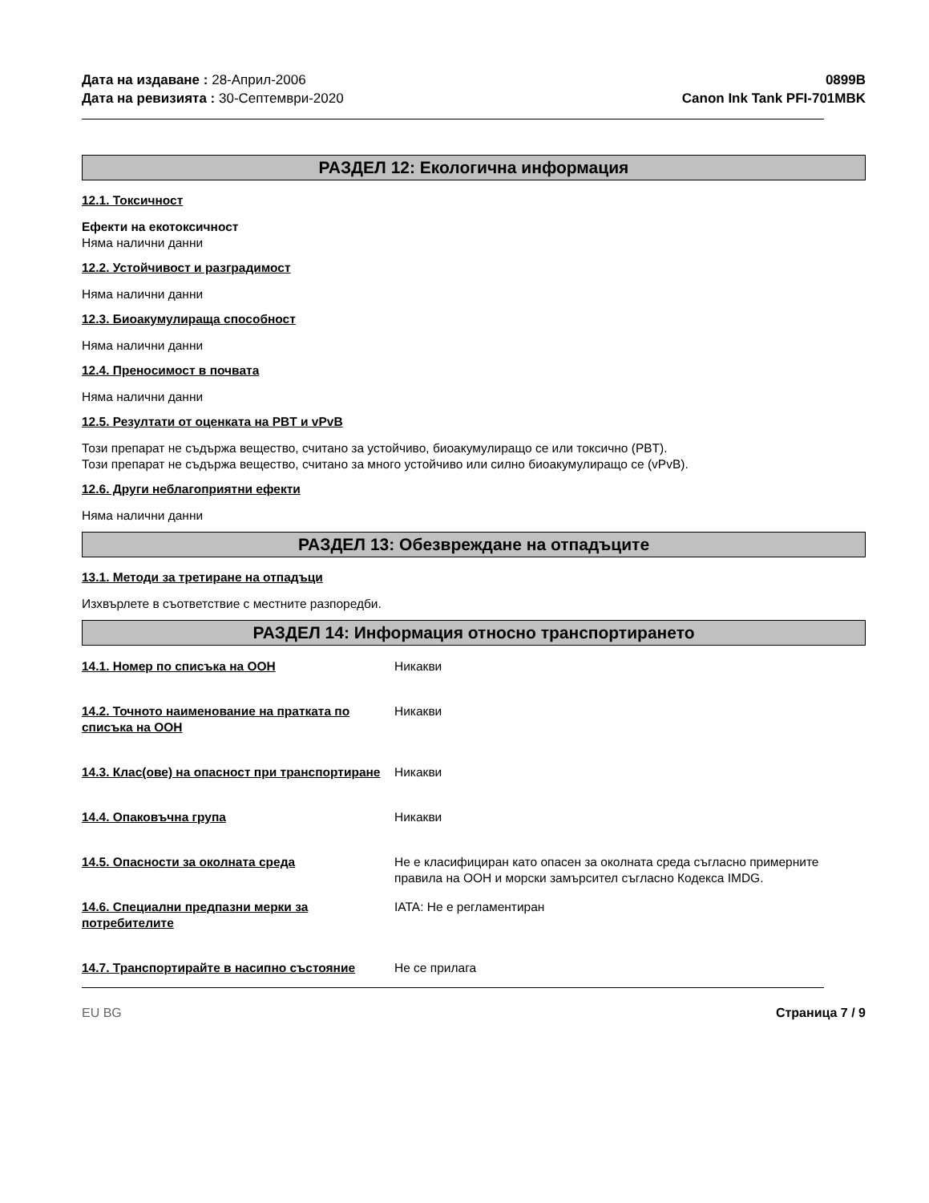Дата на издаване : 28-Април-2006
Дата на ревизията : 30-Септември-2020
0899B
Canon Ink Tank PFI-701MBK
РАЗДЕЛ 12: Екологична информация
12.1. Токсичност
Ефекти на екотоксичност
Няма налични данни
12.2. Устойчивост и разградимост
Няма налични данни
12.3. Биоакумулираща способност
Няма налични данни
12.4. Преносимост в почвата
Няма налични данни
12.5. Резултати от оценката на PBT и vPvB
Този препарат не съдържа вещество, считано за устойчиво, биоакумулиращо се или токсично (PBT).
Този препарат не съдържа вещество, считано за много устойчиво или силно биоакумулиращо се (vPvB).
12.6. Други неблагоприятни ефекти
Няма налични данни
РАЗДЕЛ 13: Обезвреждане на отпадъците
13.1. Методи за третиране на отпадъци
Изхвърлете в съответствие с местните разпоредби.
РАЗДЕЛ 14: Информация относно транспортирането
14.1. Номер по списъка на ООН Никакви
14.2. Точното наименование на пратката по списъка на ООН
Никакви
14.3. Клас(ове) на опасност при транспортиране
Никакви
14.4. Опаковъчна група Никакви
14.5. Опасности за околната среда Не е класифициран като опасен за околната среда съгласно примерните правила на ООН и морски замърсител съгласно Кодекса IMDG.
14.6. Специални предпазни мерки за потребителите
IATA: Не е регламентиран
14.7. Транспортирайте в насипно състояние Не се прилага
EU BG Страница 7 / 9